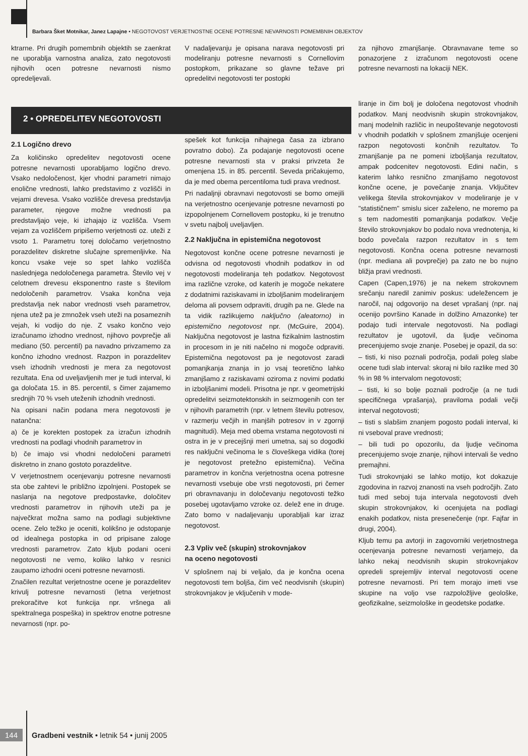Barbara Šket Motnikar, Janez Lapajne • NEGOTOVOST VERJETNOSTNE OCENE POTRESNE NEVARNOSTI POMEMBNIH OBJEKTOV
ktrarne. Pri drugih pomembnih objektih se zaenkrat ne uporablja varnostna analiza, zato negotovosti njihovih ocen potresne nevarnosti nismo opredeljevali.
V nadaljevanju je opisana narava negotovosti pri modeliranju potresne nevarnosti s Cornellovim postopkom, prikazane so glavne težave pri opredelitvi negotovosti ter postopki
za njihovo zmanjšanje. Obravnavane teme so ponazorjene z izračunom negotovosti ocene potresne nevarnosti na lokaciji NEK.
2 • OPREDELITEV NEGOTOVOSTI
2.1 Logično drevo
Za količinsko opredelitev negotovosti ocene potresne nevarnosti uporabljamo logično drevo. Vsako nedoločenost, kjer vhodni parametri nimajo enolične vrednosti, lahko predstavimo z vozlišči in vejami drevesa. Vsako vozlišče drevesa predstavlja parameter, njegove možne vrednosti pa predstavljajo veje, ki izhajajo iz vozlišča. Vsem vejam za vozliščem pripišemo verjetnosti oz. uteži z vsoto 1. Parametru torej določamo verjetnostno porazdelitev diskretne slučajne spremenljivke. Na koncu vsake veje so spet lahko vozlišča naslednjega nedoločenega parametra. Število vej v celotnem drevesu eksponentno raste s številom nedoločenih parametrov. Vsaka končna veja predstavlja nek nabor vrednosti vseh parametrov, njena utež pa je zmnožek vseh uteži na posameznih vejah, ki vodijo do nje. Z vsako končno vejo izračunamo izhodno vrednost, njihovo povprečje ali mediano (50. percentil) pa navadno privzamemo za končno izhodno vrednost. Razpon in porazdelitev vseh izhodnih vrednosti je mera za negotovost rezultata. Ena od uveljavljenih mer je tudi interval, ki ga določata 15. in 85. percentil, s čimer zajamemo srednjih 70 % vseh uteženih izhodnih vrednosti.
Na opisani način podana mera negotovosti je natančna:
a) če je korekten postopek za izračun izhodnih vrednosti na podlagi vhodnih parametrov in
b) če imajo vsi vhodni nedoločeni parametri diskretno in znano gostoto porazdelitve.
V verjetnostnem ocenjevanju potresne nevarnosti sta obe zahtevi le približno izpolnjeni. Postopek se naslanja na negotove predpostavke, določitev vrednosti parametrov in njihovih uteži pa je največkrat možna samo na podlagi subjektivne ocene. Zelo težko je oceniti, kolikšno je odstopanje od idealnega postopka in od pripisane zaloge vrednosti parametrov. Zato kljub podani oceni negotovosti ne vemo, koliko lahko v resnici zaupamo izhodni oceni potresne nevarnosti.
Značilen rezultat verjetnostne ocene je porazdelitev krivulj potresne nevarnosti (letna verjetnost prekoračitve kot funkcija npr. vršnega ali spektralnega pospeška) in spektrov enotne potresne nevarnosti (npr. po-
spešek kot funkcija nihajnega časa za izbrano povratno dobo). Za podajanje negotovosti ocene potresne nevarnosti sta v praksi privzeta že omenjena 15. in 85. percentil. Seveda pričakujemo, da je med obema percentiloma tudi prava vrednost.
Pri nadaljnji obravnavi negotovosti se bomo omejili na verjetnostno ocenjevanje potresne nevarnosti po izpopolnjenem Cornellovem postopku, ki je trenutno v svetu najbolj uveljavljen.
2.2 Naključna in epistemična negotovost
Negotovost končne ocene potresne nevarnosti je odvisna od negotovosti vhodnih podatkov in od negotovosti modeliranja teh podatkov. Negotovost ima različne vzroke, od katerih je mogoče nekatere z dodatnimi raziskavami in izboljšanim modeliranjem deloma ali povsem odpraviti, drugih pa ne. Glede na ta vidik razlikujemo naključno (aleatorno) in epistemično negotovost npr. (McGuire, 2004). Naključna negotovost je lastna fizikalnim lastnostim in procesom in je niti načelno ni mogoče odpraviti. Epistemična negotovost pa je negotovost zaradi pomanjkanja znanja in jo vsaj teoretično lahko zmanjšamo z raziskavami oziroma z novimi podatki in izboljšanimi modeli. Prisotna je npr. v geometrijski opredelitvi seizmotektonskih in seizmogenih con ter v njihovih parametrih (npr. v letnem številu potresov, v razmerju večjih in manjših potresov in v zgornji magnitudi). Meja med obema vrstama negotovosti ni ostra in je v precejšnji meri umetna, saj so dogodki res naključni večinoma le s človeškega vidika (torej je negotovost pretežno epistemična). Večina parametrov in končna verjetnostna ocena potresne nevarnosti vsebuje obe vrsti negotovosti, pri čemer pri obravnavanju in določevanju negotovosti težko posebej ugotavljamo vzroke oz. delež ene in druge. Zato bomo v nadaljevanju uporabljali kar izraz negotovost.
2.3 Vpliv več (skupin) strokovnjakov
na oceno negotovosti
V splošnem naj bi veljalo, da je končna ocena negotovosti tem boljša, čim več neodvisnih (skupin) strokovnjakov je vključenih v mode-
liranje in čim bolj je določena negotovost vhodnih podatkov. Manj neodvisnih skupin strokovnjakov, manj modelnih različic in neupoštevanje negotovosti v vhodnih podatkih v splošnem zmanjšuje ocenjeni razpon negotovosti končnih rezultatov. To zmanjšanje pa ne pomeni izboljšanja rezultatov, ampak podcenitev negotovosti. Edini način, s katerim lahko resnično zmanjšamo negotovost končne ocene, je povečanje znanja. Vključitev velikega števila strokovnjakov v modeliranje je v "statističnem" smislu sicer zaželeno, ne moremo pa s tem nadomestiti pomanjkanja podatkov. Večje število strokovnjakov bo podalo nova vrednotenja, ki bodo povečala razpon rezultatov in s tem negotovosti. Končna ocena potresne nevarnosti (npr. mediana ali povprečje) pa zato ne bo nujno bližja pravi vrednosti.
Capen (Capen,1976) je na nekem strokovnem srečanju naredil zanimiv poskus: udeležencem je naročil, naj odgovorijo na deset vprašanj (npr. naj ocenijo površino Kanade in dolžino Amazonke) ter podajo tudi intervale negotovosti. Na podlagi rezultatov je ugotovil, da ljudje večinoma precenjujemo svoje znanje. Posebej je opazil, da so:
– tisti, ki niso poznali področja, podali poleg slabe ocene tudi slab interval: skoraj ni bilo razlike med 30 % in 98 % intervalom negotovosti;
– tisti, ki so bolje poznali področje (a ne tudi specifičnega vprašanja), praviloma podali večji interval negotovosti;
– tisti s slabšim znanjem pogosto podali interval, ki ni vseboval prave vrednosti;
– bili tudi po opozorilu, da ljudje večinoma precenjujemo svoje znanje, njihovi intervali še vedno premajhni.
Tudi strokovnjaki se lahko motijo, kot dokazuje zgodovina in razvoj znanosti na vseh področjih. Zato tudi med seboj tuja intervala negotovosti dveh skupin strokovnjakov, ki ocenjujeta na podlagi enakih podatkov, nista presenečenje (npr. Fajfar in drugi, 2004).
Kljub temu pa avtorji in zagovorniki verjetnostnega ocenjevanja potresne nevarnosti verjamejo, da lahko nekaj neodvisnih skupin strokovnjakov opredeli sprejemljiv interval negotovosti ocene potresne nevarnosti. Pri tem morajo imeti vse skupine na voljo vse razpoložljive geološke, geofizikalne, seizmološke in geodetske podatke.
144 Gradbeni vestnik • letnik 54 • junij 2005